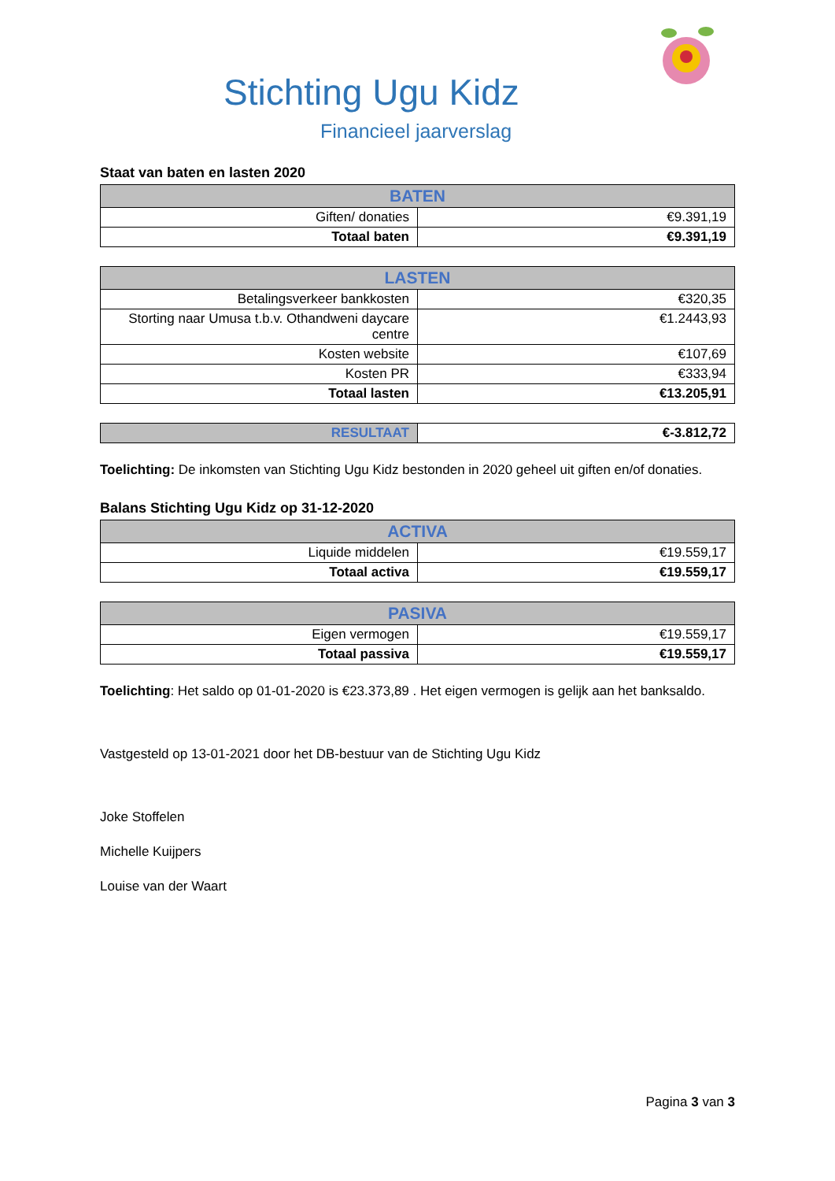Stichting Ugu Kidz
Financieel jaarverslag
Staat van baten en lasten 2020
| BATEN | |
| --- | --- |
| Giften/ donaties | €9.391,19 |
| Totaal baten | €9.391,19 |
| LASTEN | |
| --- | --- |
| Betalingsverkeer bankkosten | €320,35 |
| Storting naar Umusa t.b.v. Othandweni daycare centre | €1.2443,93 |
| Kosten website | €107,69 |
| Kosten PR | €333,94 |
| Totaal lasten | €13.205,91 |
| RESULTAAT | €-3.812,72 |
Toelichting: De inkomsten van Stichting Ugu Kidz bestonden in 2020 geheel uit giften en/of donaties.
Balans Stichting Ugu Kidz op 31-12-2020
| ACTIVA | |
| --- | --- |
| Liquide middelen | €19.559,17 |
| Totaal activa | €19.559,17 |
| PASIVA | |
| --- | --- |
| Eigen vermogen | €19.559,17 |
| Totaal passiva | €19.559,17 |
Toelichting: Het saldo op 01-01-2020 is €23.373,89 . Het eigen vermogen is gelijk aan het banksaldo.
Vastgesteld op 13-01-2021 door het DB-bestuur van de Stichting Ugu Kidz
Joke Stoffelen
Michelle Kuijpers
Louise van der Waart
Pagina 3 van 3